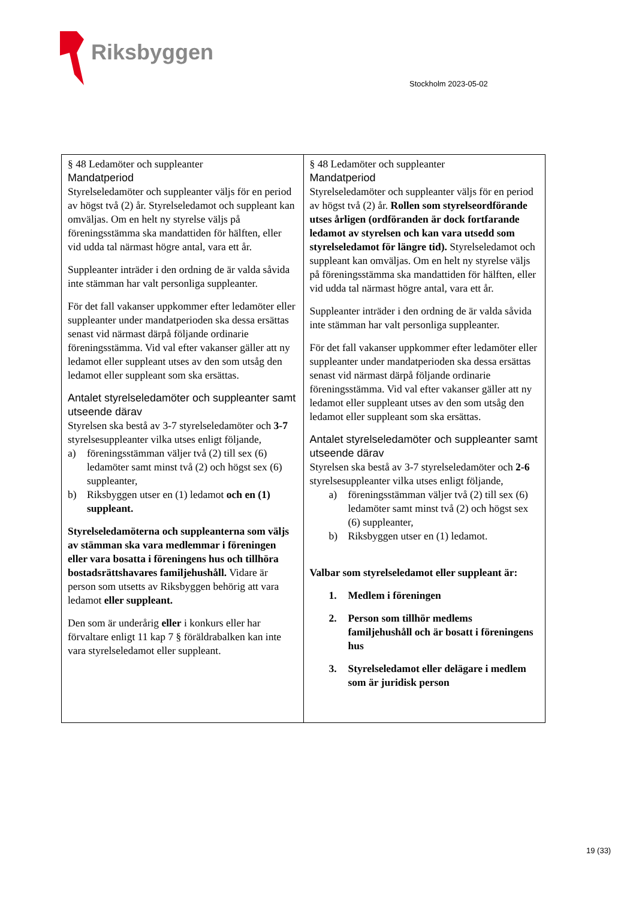Riksbyggen
Stockholm 2023-05-02
| § 48 Ledamöter och suppleanter Mandatperiod Styrelseledamöter och suppleanter väljs för en period av högst två (2) år. Styrelseledamot och suppleant kan omväljas. Om en helt ny styrelse väljs på föreningsstämma ska mandattiden för hälften, eller vid udda tal närmast högre antal, vara ett år. Suppleanter inträder i den ordning de är valda såvida inte stämman har valt personliga suppleanter. För det fall vakanser uppkommer efter ledamöter eller suppleanter under mandatperioden ska dessa ersättas senast vid närmast därpå följande ordinarie föreningsstämma. Vid val efter vakanser gäller att ny ledamot eller suppleant utses av den som utsåg den ledamot eller suppleant som ska ersättas. Antalet styrelseledamöter och suppleanter samt utseende därav Styrelsen ska bestå av 3-7 styrelseledamöter och 3-7 styrelsesuppleanter vilka utses enligt följande, a) föreningsstämman väljer två (2) till sex (6) ledamöter samt minst två (2) och högst sex (6) suppleanter, b) Riksbyggen utser en (1) ledamot och en (1) suppleant. Styrelseledamöterna och suppleanterna som väljs av stämman ska vara medlemmar i föreningen eller vara bosatta i föreningens hus och tillhöra bostadsrättshavares familjehushåll. Vidare är person som utsetts av Riksbyggen behörig att vara ledamot eller suppleant. Den som är underårig eller i konkurs eller har förvaltare enligt 11 kap 7 § föräldrabalken kan inte vara styrelseledamot eller suppleant. | § 48 Ledamöter och suppleanter Mandatperiod Styrelseledamöter och suppleanter väljs för en period av högst två (2) år. Rollen som styrelseordförande utses årligen (ordföranden är dock fortfarande ledamot av styrelsen och kan vara utsedd som styrelseledamot för längre tid). Styrelseledamot och suppleant kan omväljas. Om en helt ny styrelse väljs på föreningsstämma ska mandattiden för hälften, eller vid udda tal närmast högre antal, vara ett år. Suppleanter inträder i den ordning de är valda såvida inte stämman har valt personliga suppleanter. För det fall vakanser uppkommer efter ledamöter eller suppleanter under mandatperioden ska dessa ersättas senast vid närmast därpå följande ordinarie föreningsstämma. Vid val efter vakanser gäller att ny ledamot eller suppleant utses av den som utsåg den ledamot eller suppleant som ska ersättas. Antalet styrelseledamöter och suppleanter samt utseende därav Styrelsen ska bestå av 3-7 styrelseledamöter och 2-6 styrelsesuppleanter vilka utses enligt följande, a) föreningsstämman väljer två (2) till sex (6) ledamöter samt minst två (2) och högst sex (6) suppleanter, b) Riksbyggen utser en (1) ledamot. Valbar som styrelseledamot eller suppleant är: 1. Medlem i föreningen 2. Person som tillhör medlems familjehushåll och är bosatt i föreningens hus 3. Styrelseledamot eller delägare i medlem som är juridisk person |
19 (33)